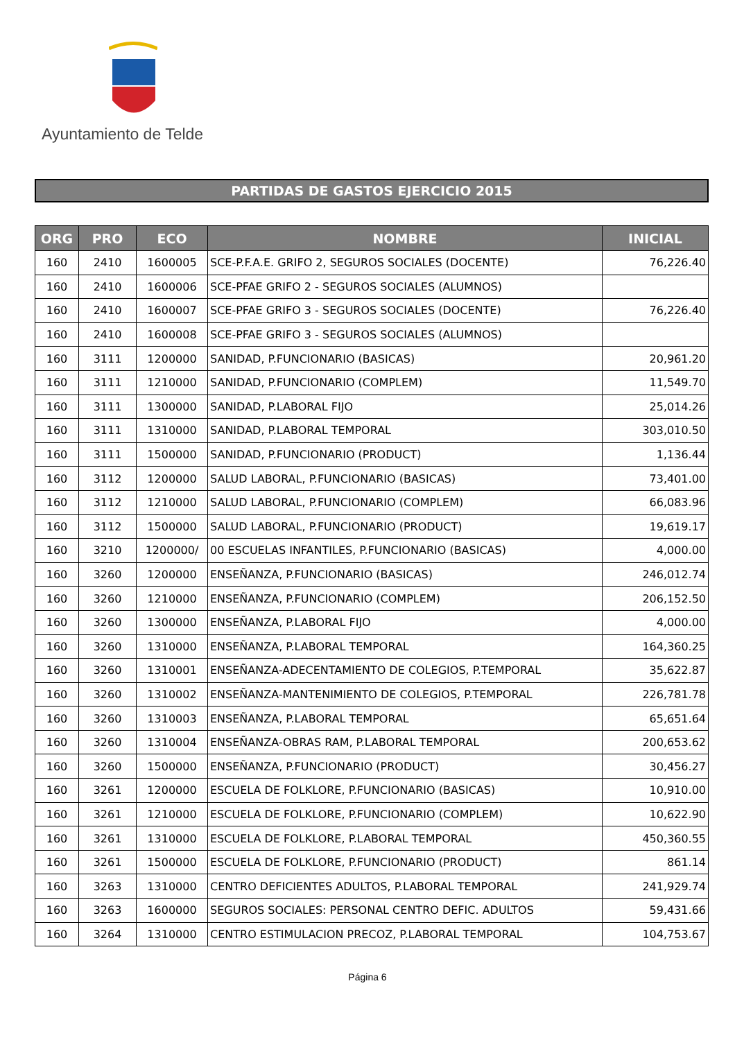Ayuntamiento de Telde
PARTIDAS DE GASTOS EJERCICIO 2015
| ORG | PRO | ECO | NOMBRE | INICIAL |
| --- | --- | --- | --- | --- |
| 160 | 2410 | 1600005 | SCE-P.F.A.E. GRIFO 2, SEGUROS SOCIALES (DOCENTE) | 76,226.40 |
| 160 | 2410 | 1600006 | SCE-PFAE GRIFO 2 - SEGUROS SOCIALES (ALUMNOS) | |
| 160 | 2410 | 1600007 | SCE-PFAE GRIFO 3 - SEGUROS SOCIALES (DOCENTE) | 76,226.40 |
| 160 | 2410 | 1600008 | SCE-PFAE GRIFO 3 - SEGUROS SOCIALES (ALUMNOS) | |
| 160 | 3111 | 1200000 | SANIDAD, P.FUNCIONARIO (BASICAS) | 20,961.20 |
| 160 | 3111 | 1210000 | SANIDAD, P.FUNCIONARIO (COMPLEM) | 11,549.70 |
| 160 | 3111 | 1300000 | SANIDAD, P.LABORAL FIJO | 25,014.26 |
| 160 | 3111 | 1310000 | SANIDAD, P.LABORAL TEMPORAL | 303,010.50 |
| 160 | 3111 | 1500000 | SANIDAD, P.FUNCIONARIO (PRODUCT) | 1,136.44 |
| 160 | 3112 | 1200000 | SALUD LABORAL, P.FUNCIONARIO (BASICAS) | 73,401.00 |
| 160 | 3112 | 1210000 | SALUD LABORAL, P.FUNCIONARIO (COMPLEM) | 66,083.96 |
| 160 | 3112 | 1500000 | SALUD LABORAL, P.FUNCIONARIO (PRODUCT) | 19,619.17 |
| 160 | 3210 | 1200000/ | 00 ESCUELAS INFANTILES, P.FUNCIONARIO (BASICAS) | 4,000.00 |
| 160 | 3260 | 1200000 | ENSEÑANZA, P.FUNCIONARIO (BASICAS) | 246,012.74 |
| 160 | 3260 | 1210000 | ENSEÑANZA, P.FUNCIONARIO (COMPLEM) | 206,152.50 |
| 160 | 3260 | 1300000 | ENSEÑANZA, P.LABORAL FIJO | 4,000.00 |
| 160 | 3260 | 1310000 | ENSEÑANZA, P.LABORAL TEMPORAL | 164,360.25 |
| 160 | 3260 | 1310001 | ENSEÑANZA-ADECENTAMIENTO DE COLEGIOS, P.TEMPORAL | 35,622.87 |
| 160 | 3260 | 1310002 | ENSEÑANZA-MANTENIMIENTO DE COLEGIOS, P.TEMPORAL | 226,781.78 |
| 160 | 3260 | 1310003 | ENSEÑANZA, P.LABORAL TEMPORAL | 65,651.64 |
| 160 | 3260 | 1310004 | ENSEÑANZA-OBRAS RAM, P.LABORAL TEMPORAL | 200,653.62 |
| 160 | 3260 | 1500000 | ENSEÑANZA, P.FUNCIONARIO (PRODUCT) | 30,456.27 |
| 160 | 3261 | 1200000 | ESCUELA DE FOLKLORE, P.FUNCIONARIO (BASICAS) | 10,910.00 |
| 160 | 3261 | 1210000 | ESCUELA DE FOLKLORE, P.FUNCIONARIO (COMPLEM) | 10,622.90 |
| 160 | 3261 | 1310000 | ESCUELA DE FOLKLORE, P.LABORAL TEMPORAL | 450,360.55 |
| 160 | 3261 | 1500000 | ESCUELA DE FOLKLORE, P.FUNCIONARIO (PRODUCT) | 861.14 |
| 160 | 3263 | 1310000 | CENTRO DEFICIENTES ADULTOS, P.LABORAL TEMPORAL | 241,929.74 |
| 160 | 3263 | 1600000 | SEGUROS SOCIALES: PERSONAL CENTRO DEFIC. ADULTOS | 59,431.66 |
| 160 | 3264 | 1310000 | CENTRO ESTIMULACION PRECOZ, P.LABORAL TEMPORAL | 104,753.67 |
Página 6